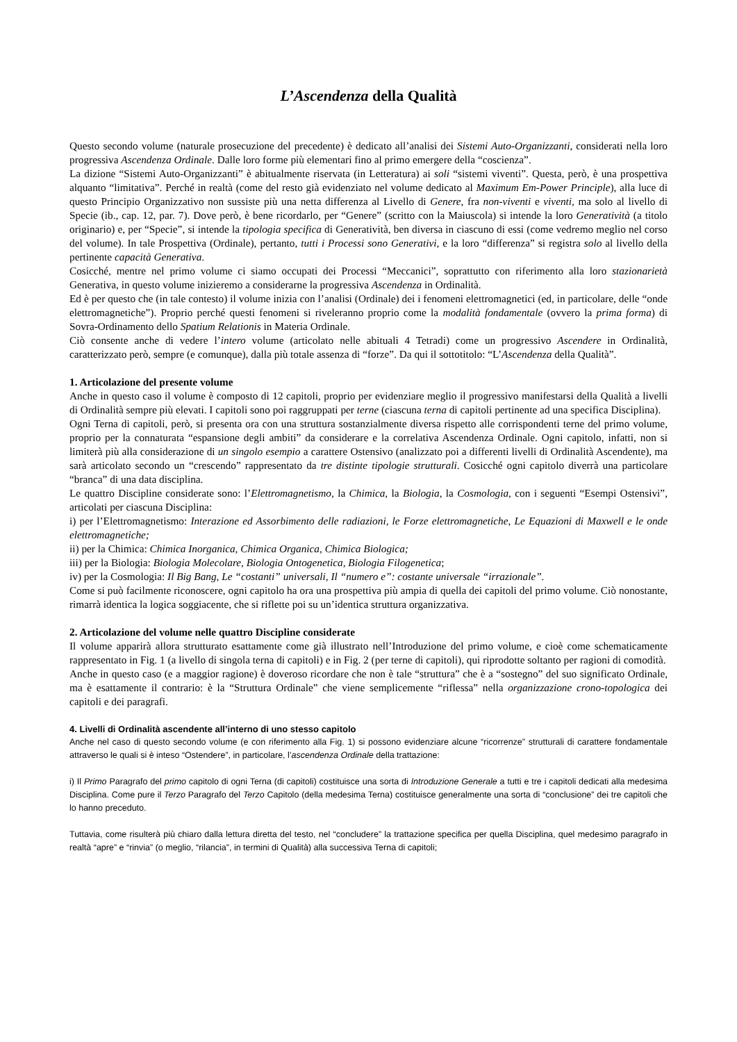L’Ascendenza della Qualità
Questo secondo volume (naturale prosecuzione del precedente) è dedicato all’analisi dei Sistemi Auto-Organizzanti, considerati nella loro progressiva Ascendenza Ordinale. Dalle loro forme più elementari fino al primo emergere della “coscienza”.
La dizione “Sistemi Auto-Organizzanti” è abitualmente riservata (in Letteratura) ai soli “sistemi viventi”. Questa, però, è una prospettiva alquanto “limitativa”. Perché in realtà (come del resto già evidenziato nel volume dedicato al Maximum Em-Power Principle), alla luce di questo Principio Organizzativo non sussiste più una netta differenza al Livello di Genere, fra non-viventi e viventi, ma solo al livello di Specie (ib., cap. 12, par. 7). Dove però, è bene ricordarlo, per “Genere” (scritto con la Maiuscola) si intende la loro Generatività (a titolo originario) e, per “Specie”, si intende la tipologia specifica di Generatività, ben diversa in ciascuno di essi (come vedremo meglio nel corso del volume). In tale Prospettiva (Ordinale), pertanto, tutti i Processi sono Generativi, e la loro “differenza” si registra solo al livello della pertinente capacità Generativa.
Cosicché, mentre nel primo volume ci siamo occupati dei Processi “Meccanici”, soprattutto con riferimento alla loro stazionarietà Generativa, in questo volume inizieremo a considerarne la progressiva Ascendenza in Ordinalità.
Ed è per questo che (in tale contesto) il volume inizia con l’analisi (Ordinale) dei i fenomeni elettromagnetici (ed, in particolare, delle “onde elettromagnetiche”). Proprio perché questi fenomeni si riveleranno proprio come la modalità fondamentale (ovvero la prima forma) di Sovra-Ordinamento dello Spatium Relationis in Materia Ordinale.
Ciò consente anche di vedere l’intero volume (articolato nelle abituali 4 Tetradi) come un progressivo Ascendere in Ordinalità, caratterizzato però, sempre (e comunque), dalla più totale assenza di “forze”. Da qui il sottotitolo: “L’Ascendenza della Qualità”.
1. Articolazione del presente volume
Anche in questo caso il volume è composto di 12 capitoli, proprio per evidenziare meglio il progressivo manifestarsi della Qualità a livelli di Ordinalità sempre più elevati. I capitoli sono poi raggruppati per terne (ciascuna terna di capitoli pertinente ad una specifica Disciplina).
Ogni Terna di capitoli, però, si presenta ora con una struttura sostanzialmente diversa rispetto alle corrispondenti terne del primo volume, proprio per la connaturata “espansione degli ambiti” da considerare e la correlativa Ascendenza Ordinale. Ogni capitolo, infatti, non si limiterà più alla considerazione di un singolo esempio a carattere Ostensivo (analizzato poi a differenti livelli di Ordinalità Ascendente), ma sarà articolato secondo un “crescendo” rappresentato da tre distinte tipologie strutturali. Cosicché ogni capitolo diverrà una particolare “branca” di una data disciplina.
Le quattro Discipline considerate sono: l’Elettromagnetismo, la Chimica, la Biologia, la Cosmologia, con i seguenti “Esempi Ostensivi”, articolati per ciascuna Disciplina:
i) per l’Elettromagnetismo: Interazione ed Assorbimento delle radiazioni, le Forze elettromagnetiche, Le Equazioni di Maxwell e le onde elettromagnetiche;
ii) per la Chimica: Chimica Inorganica, Chimica Organica, Chimica Biologica;
iii) per la Biologia: Biologia Molecolare, Biologia Ontogenetica, Biologia Filogenetica;
iv) per la Cosmologia: Il Big Bang, Le “costanti” universali, Il “numero e”: costante universale “irrazionale”.
Come si può facilmente riconoscere, ogni capitolo ha ora una prospettiva più ampia di quella dei capitoli del primo volume. Ciò nonostante, rimarrà identica la logica soggiacente, che si riflette poi su un’identica struttura organizzativa.
2. Articolazione del volume nelle quattro Discipline considerate
Il volume apparirà allora strutturato esattamente come già illustrato nell’Introduzione del primo volume, e cioè come schematicamente rappresentato in Fig. 1 (a livello di singola terna di capitoli) e in Fig. 2 (per terne di capitoli), qui riprodotte soltanto per ragioni di comodità.
Anche in questo caso (e a maggior ragione) è doveroso ricordare che non è tale “struttura” che è a “sostegno” del suo significato Ordinale, ma è esattamente il contrario: è la “Struttura Ordinale” che viene semplicemente “riflessa” nella organizzazione crono-topologica dei capitoli e dei paragrafi.
4. Livelli di Ordinalità ascendente all’interno di uno stesso capitolo
Anche nel caso di questo secondo volume (e con riferimento alla Fig. 1) si possono evidenziare alcune “ricorrenze” strutturali di carattere fondamentale attraverso le quali si è inteso “Ostendere”, in particolare, l’ascendenza Ordinale della trattazione:
i) Il Primo Paragrafo del primo capitolo di ogni Terna (di capitoli) costituisce una sorta di Introduzione Generale a tutti e tre i capitoli dedicati alla medesima Disciplina. Come pure il Terzo Paragrafo del Terzo Capitolo (della medesima Terna) costituisce generalmente una sorta di “conclusione” dei tre capitoli che lo hanno preceduto.
Tuttavia, come risulterà più chiaro dalla lettura diretta del testo, nel “concludere” la trattazione specifica per quella Disciplina, quel medesimo paragrafo in realtà “apre” e “rinvia” (o meglio, “rilancia”, in termini di Qualità) alla successiva Terna di capitoli;